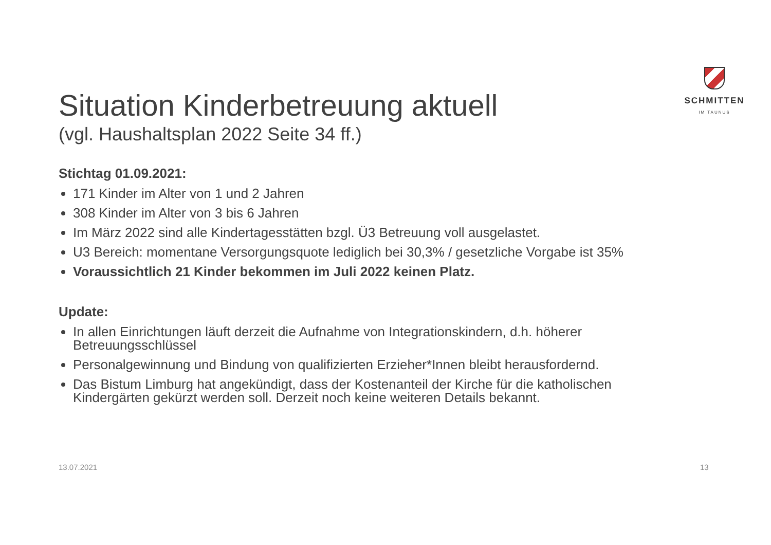SCHMITTEN
IM TAUNUS
Situation Kinderbetreuung aktuell
(vgl. Haushaltsplan 2022 Seite 34 ff.)
Stichtag 01.09.2021:
171 Kinder im Alter von 1 und 2 Jahren
308 Kinder im Alter von 3 bis 6 Jahren
Im März 2022 sind alle Kindertagesstätten bzgl. Ü3 Betreuung voll ausgelastet.
U3 Bereich: momentane Versorgungsquote lediglich bei 30,3% / gesetzliche Vorgabe ist 35%
Voraussichtlich 21 Kinder bekommen im Juli 2022 keinen Platz.
Update:
In allen Einrichtungen läuft derzeit die Aufnahme von Integrationskindern, d.h. höherer Betreuungsschlüssel
Personalgewinnung und Bindung von qualifizierten Erzieher*Innen bleibt herausfordernd.
Das Bistum Limburg hat angekündigt, dass der Kostenanteil der Kirche für die katholischen Kindergärten gekürzt werden soll. Derzeit noch keine weiteren Details bekannt.
13.07.2021 13